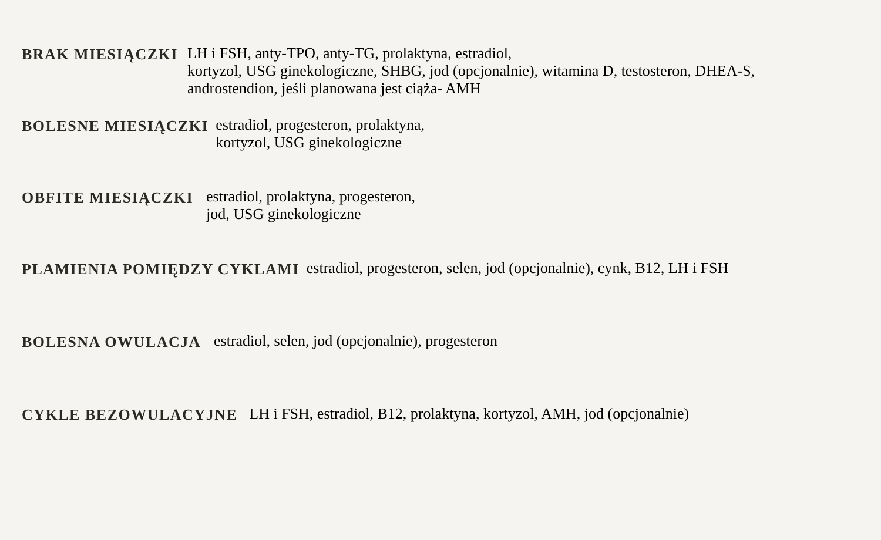BRAK MIESIĄCZKI
LH i FSH, anty-TPO, anty-TG, prolaktyna, estradiol,
kortyzol, USG ginekologiczne, SHBG, jod (opcjonalnie), witamina D, testosteron, DHEA-S,
androstendion, jeśli planowana jest ciąża- AMH
BOLESNE MIESIĄCZKI
estradiol, progesteron, prolaktyna,
kortyzol, USG ginekologiczne
OBFITE MIESIĄCZKI
estradiol, prolaktyna, progesteron,
jod, USG ginekologiczne
PLAMIENIA POMIĘDZY CYKLAMI
estradiol, progesteron, selen, jod (opcjonalnie), cynk, B12, LH i FSH
BOLESNA OWULACJA
estradiol, selen, jod (opcjonalnie), progesteron
CYKLE BEZOWULACYJNE
LH i FSH, estradiol, B12, prolaktyna, kortyzol, AMH, jod (opcjonalnie)